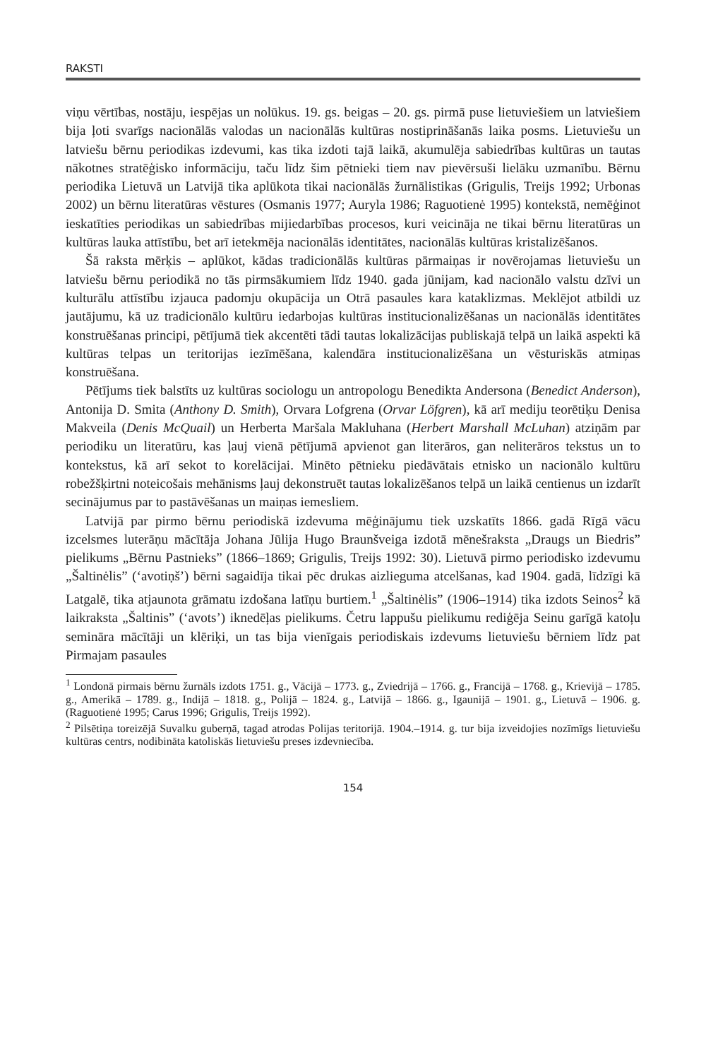RAKSTI
viņu vērtības, nostāju, iespējas un nolūkus. 19. gs. beigas – 20. gs. pirmā puse lietuviešiem un latviešiem bija ļoti svarīgs nacionālās valodas un nacionālās kultūras nostiprināšanās laika posms. Lietuviešu un latviešu bērnu periodikas izdevumi, kas tika izdoti tajā laikā, akumulēja sabiedrības kultūras un tautas nākotnes stratēģisko informāciju, taču līdz šim pētnieki tiem nav pievērsuši lielāku uzmanību. Bērnu periodika Lietuvā un Latvijā tika aplūkota tikai nacionālās žurnālistikas (Grigulis, Treijs 1992; Urbonas 2002) un bērnu literatūras vēstures (Osmanis 1977; Auryla 1986; Raguotienė 1995) kontekstā, nemēģinot ieskatīties periodikas un sabiedrības mijiedarbības procesos, kuri veicināja ne tikai bērnu literatūras un kultūras lauka attīstību, bet arī ietekmēja nacionālās identitātes, nacionālās kultūras kristalizēšanos.
Šā raksta mērķis – aplūkot, kādas tradicionālās kultūras pārmaiņas ir novērojamas lietuviešu un latviešu bērnu periodikā no tās pirmsākumiem līdz 1940. gada jūnijam, kad nacionālo valstu dzīvi un kulturālu attīstību izjauca padomju okupācija un Otrā pasaules kara kataklizmas. Meklējot atbildi uz jautājumu, kā uz tradicionālo kultūru iedarbojas kultūras institucionalizēšanas un nacionālās identitātes konstruēšanas principi, pētījumā tiek akcentēti tādi tautas lokalizācijas publiskajā telpā un laikā aspekti kā kultūras telpas un teritorijas iezīmēšana, kalendāra institucionalizēšana un vēsturiskās atmiņas konstruēšana.
Pētījums tiek balstīts uz kultūras sociologu un antropologu Benedikta Andersona (Benedict Anderson), Antonija D. Smita (Anthony D. Smith), Orvara Lofgrena (Orvar Löfgren), kā arī mediju teorētiķu Denisa Makveila (Denis McQuail) un Herberta Maršala Makluhana (Herbert Marshall McLuhan) atziņām par periodiku un literatūru, kas ļauj vienā pētījumā apvienot gan literāros, gan neliterāros tekstus un to kontekstus, kā arī sekot to korelācijai. Minēto pētnieku piedāvātais etnisko un nacionālo kultūru robežšķirtni noteicošais mehānisms ļauj dekonstruēt tautas lokalizēšanos telpā un laikā centienus un izdarīt secinājumus par to pastāvēšanas un maiņas iemesliem.
Latvijā par pirmo bērnu periodiskā izdevuma mēģinājumu tiek uzskatīts 1866. gadā Rīgā vācu izcelsmes luterāņu mācītāja Johana Jūlija Hugo Braunšveiga izdotā mēnešraksta „Draugs un Biedris” pielikums „Bērnu Pastnieks” (1866–1869; Grigulis, Treijs 1992: 30). Lietuvā pirmo periodisko izdevumu „Šaltinėlis” (‘avotiņš’) bērni sagaidīja tikai pēc drukas aizlieguma atcelšanas, kad 1904. gadā, līdzīgi kā Latgalē, tika atjaunota grāmatu izdošana latīņu burtiem.<sup>1</sup> „Šaltinėlis” (1906–1914) tika izdots Seinos<sup>2</sup> kā laikraksta „Šaltinis” (‘avots’) iknedēļas pielikums. Četru lappušu pielikumu rediģēja Seinu garīgā katoļu semināra mācītāji un klēriķi, un tas bija vienīgais periodiskais izdevums lietuviešu bērniem līdz pat Pirmajam pasaules
<sup>1</sup> Londonā pirmais bērnu žurnāls izdots 1751. g., Vācijā – 1773. g., Zviedrijā – 1766. g., Francijā – 1768. g., Krievijā – 1785. g., Amerikā – 1789. g., Indijā – 1818. g., Polijā – 1824. g., Latvijā – 1866. g., Igaunijā – 1901. g., Lietuvā – 1906. g. (Raguotienė 1995; Carus 1996; Grigulis, Treijs 1992).
<sup>2</sup> Pilsētiņa toreizējā Suvalku guberņā, tagad atrodas Polijas teritorijā. 1904.–1914. g. tur bija izveidojies nozīmīgs lietuviešu kultūras centrs, nodibināta katoliskās lietuviešu preses izdevniecība.
154